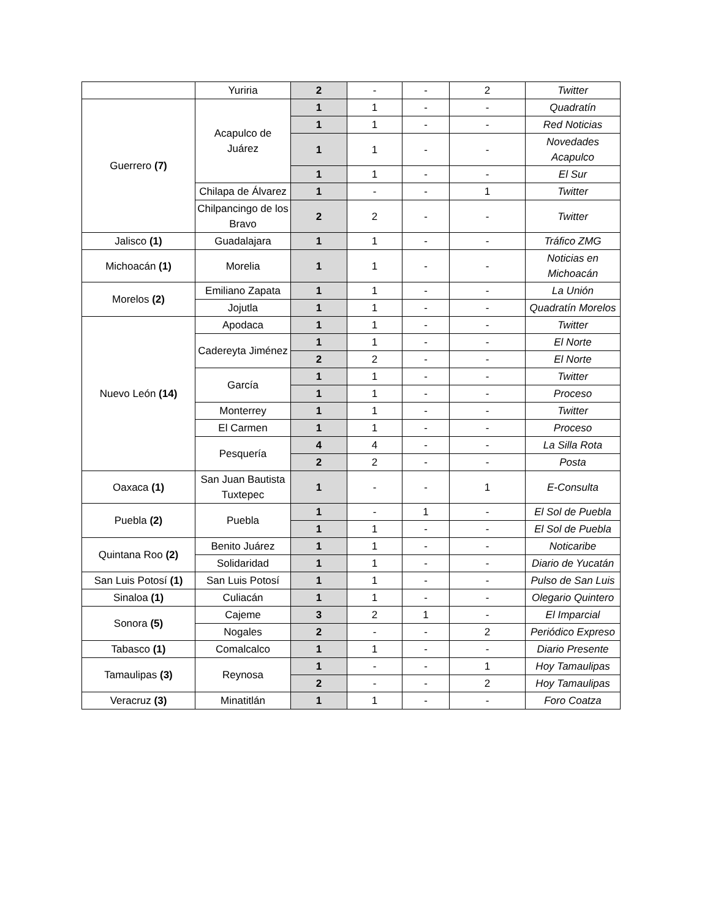| | Yuriria | 2 | - | - | 2 | Twitter |
| Guerrero (7) | Acapulco de Juárez | 1 | 1 | - | - | Quadratín |
| | | 1 | 1 | - | - | Red Noticias |
| | | 1 | 1 | - | - | Novedades Acapulco |
| | | 1 | 1 | - | - | El Sur |
| | Chilapa de Álvarez | 1 | - | - | 1 | Twitter |
| | Chilpancingo de los Bravo | 2 | 2 | - | - | Twitter |
| Jalisco (1) | Guadalajara | 1 | 1 | - | - | Tráfico ZMG |
| Michoacán (1) | Morelia | 1 | 1 | - | - | Noticias en Michoacán |
| Morelos (2) | Emiliano Zapata | 1 | 1 | - | - | La Unión |
| | Jojutla | 1 | 1 | - | - | Quadratín Morelos |
| Nuevo León (14) | Apodaca | 1 | 1 | - | - | Twitter |
| | Cadereyta Jiménez | 1 | 1 | - | - | El Norte |
| | | 2 | 2 | - | - | El Norte |
| | García | 1 | 1 | - | - | Twitter |
| | | 1 | 1 | - | - | Proceso |
| | Monterrey | 1 | 1 | - | - | Twitter |
| | El Carmen | 1 | 1 | - | - | Proceso |
| | Pesquería | 4 | 4 | - | - | La Silla Rota |
| | | 2 | 2 | - | - | Posta |
| Oaxaca (1) | San Juan Bautista Tuxtepec | 1 | - | - | 1 | E-Consulta |
| Puebla (2) | Puebla | 1 | - | 1 | - | El Sol de Puebla |
| | | 1 | 1 | - | - | El Sol de Puebla |
| Quintana Roo (2) | Benito Juárez | 1 | 1 | - | - | Noticaribe |
| | Solidaridad | 1 | 1 | - | - | Diario de Yucatán |
| San Luis Potosí (1) | San Luis Potosí | 1 | 1 | - | - | Pulso de San Luis |
| Sinaloa (1) | Culiacán | 1 | 1 | - | - | Olegario Quintero |
| Sonora (5) | Cajeme | 3 | 2 | 1 | - | El Imparcial |
| | Nogales | 2 | - | - | 2 | Periódico Expreso |
| Tabasco (1) | Comalcalco | 1 | 1 | - | - | Diario Presente |
| Tamaulipas (3) | Reynosa | 1 | - | - | 1 | Hoy Tamaulipas |
| | | 2 | - | - | 2 | Hoy Tamaulipas |
| Veracruz (3) | Minatitlán | 1 | 1 | - | - | Foro Coatza |